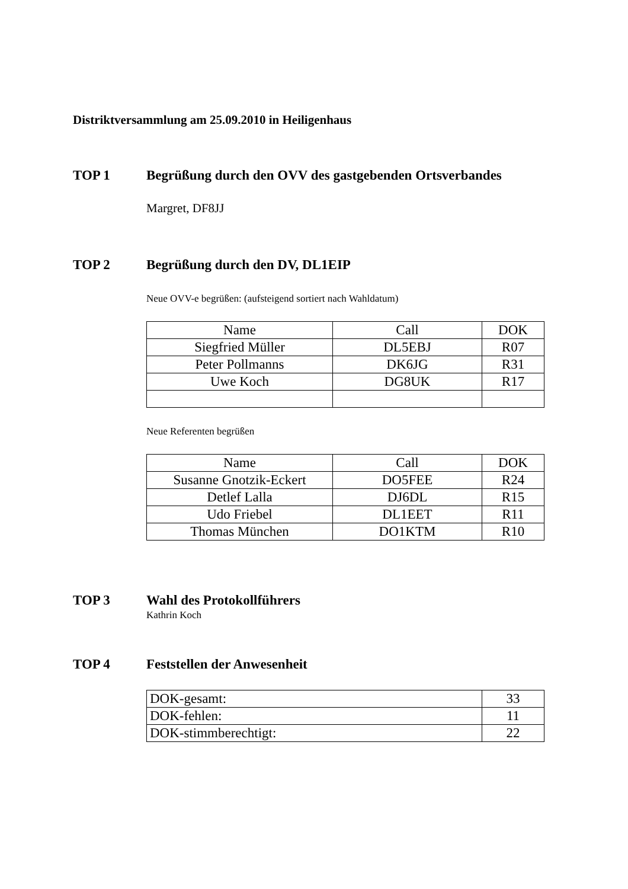Distriktversammlung am 25.09.2010 in Heiligenhaus
TOP 1 Begrüßung durch den OVV des gastgebenden Ortsverbandes
Margret, DF8JJ
TOP 2 Begrüßung durch den DV, DL1EIP
Neue OVV-e begrüßen: (aufsteigend sortiert nach Wahldatum)
| Name | Call | DOK |
| Siegfried Müller | DL5EBJ | R07 |
| Peter Pollmanns | DK6JG | R31 |
| Uwe Koch | DG8UK | R17 |
Neue Referenten begrüßen
| Name | Call | DOK |
| Susanne Gnotzik-Eckert | DO5FEE | R24 |
| Detlef Lalla | DJ6DL | R15 |
| Udo Friebel | DL1EET | R11 |
| Thomas München | DO1KTM | R10 |
TOP 3 Wahl des Protokollführers
Kathrin Koch
TOP 4 Feststellen der Anwesenheit
| DOK-gesamt: | 33 |
| DOK-fehlen: | 11 |
| DOK-stimmberechtigt: | 22 |